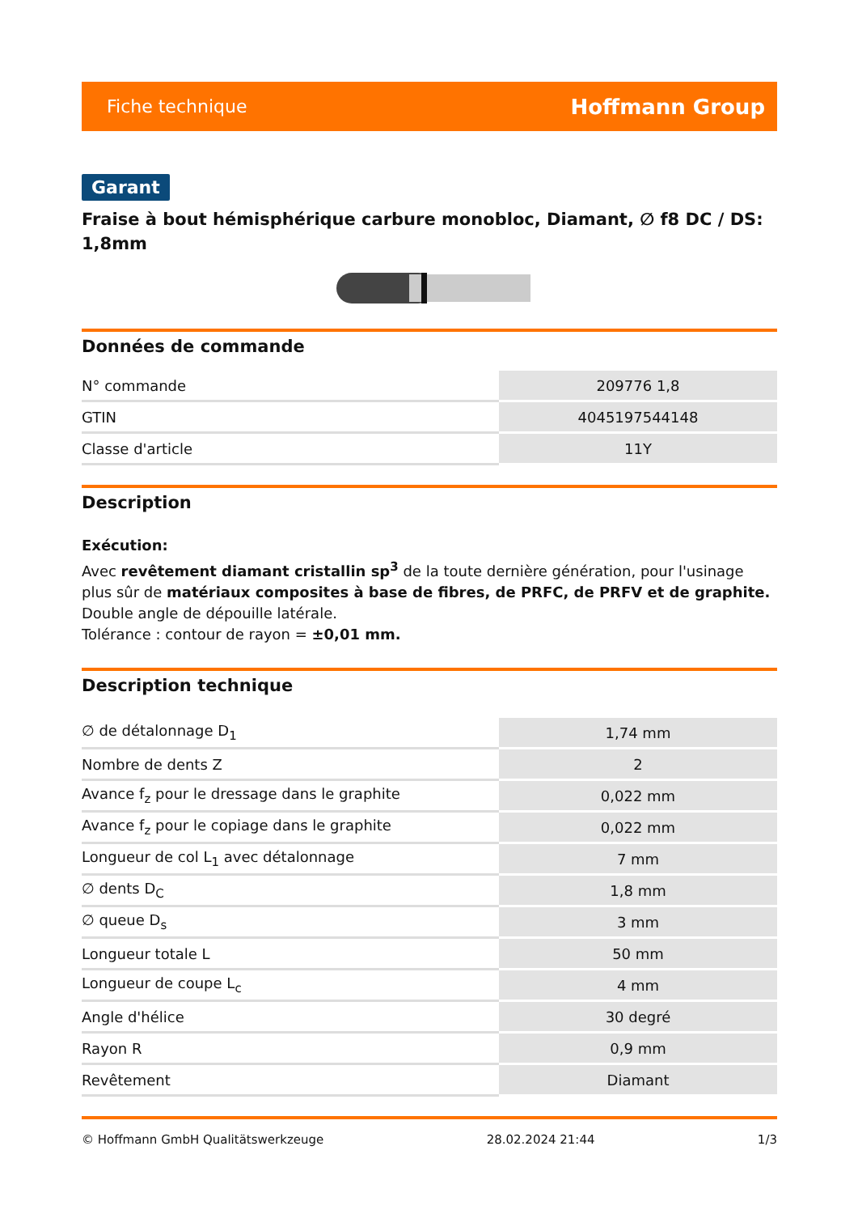Fiche technique Hoffmann Group
Garant
Fraise à bout hémisphérique carbure monobloc, Diamant, ∅ f8 DC / DS: 1,8mm
Données de commande
| N° commande | 209776 1,8 |
| GTIN | 4045197544148 |
| Classe d'article | 11Y |
Description
Exécution:
Avec revêtement diamant cristallin sp<sup>3</sup> de la toute dernière génération, pour l'usinage plus sûr de matériaux composites à base de fibres, de PRFC, de PRFV et de graphite. Double angle de dépouille latérale.
Tolérance : contour de rayon = ±0,01 mm.
Description technique
| ∅ de détalonnage D<sub>1</sub> | 1,74 mm |
| Nombre de dents Z | 2 |
| Avance f<sub>z</sub> pour le dressage dans le graphite | 0,022 mm |
| Avance f<sub>z</sub> pour le copiage dans le graphite | 0,022 mm |
| Longueur de col L<sub>1</sub> avec détalonnage | 7 mm |
| ∅ dents D<sub>C</sub> | 1,8 mm |
| ∅ queue D<sub>s</sub> | 3 mm |
| Longueur totale L | 50 mm |
| Longueur de coupe L<sub>c</sub> | 4 mm |
| Angle d'hélice | 30 degré |
| Rayon R | 0,9 mm |
| Revêtement | Diamant |
© Hoffmann GmbH Qualitätswerkzeuge 28.02.2024 21:44 1/3